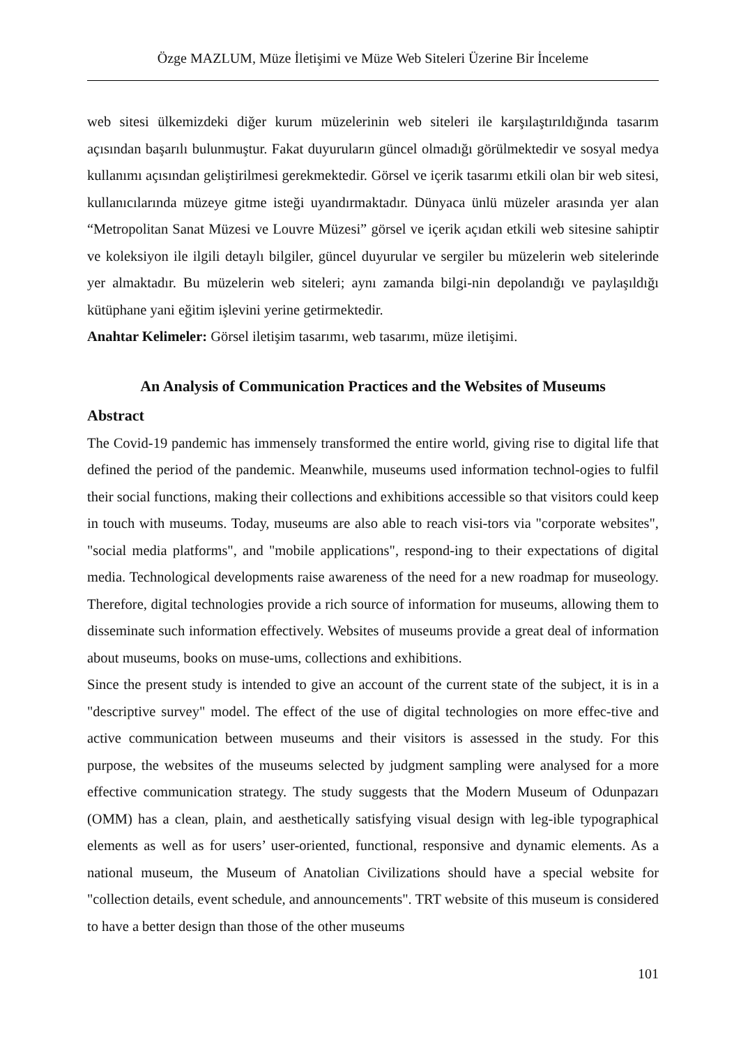Özge MAZLUM, Müze İletişimi ve Müze Web Siteleri Üzerine Bir İnceleme
web sitesi ülkemizdeki diğer kurum müzelerinin web siteleri ile karşılaştırıldığında tasarım açısından başarılı bulunmuştur. Fakat duyuruların güncel olmadığı görülmektedir ve sosyal medya kullanımı açısından geliştirilmesi gerekmektedir. Görsel ve içerik tasarımı etkili olan bir web sitesi, kullanıcılarında müzeye gitme isteği uyandırmaktadır. Dünyaca ünlü müzeler arasında yer alan “Metropolitan Sanat Müzesi ve Louvre Müzesi” görsel ve içerik açıdan etkili web sitesine sahiptir ve koleksiyon ile ilgili detaylı bilgiler, güncel duyurular ve sergiler bu müzelerin web sitelerinde yer almaktadır. Bu müzelerin web siteleri; aynı zamanda bilgi-nin depolandığı ve paylaşıldığı kütüphane yani eğitim işlevini yerine getirmektedir.
Anahtar Kelimeler: Görsel iletişim tasarımı, web tasarımı, müze iletişimi.
An Analysis of Communication Practices and the Websites of Museums
Abstract
The Covid-19 pandemic has immensely transformed the entire world, giving rise to digital life that defined the period of the pandemic. Meanwhile, museums used information technol-ogies to fulfil their social functions, making their collections and exhibitions accessible so that visitors could keep in touch with museums. Today, museums are also able to reach visi-tors via "corporate websites", "social media platforms", and "mobile applications", respond-ing to their expectations of digital media. Technological developments raise awareness of the need for a new roadmap for museology. Therefore, digital technologies provide a rich source of information for museums, allowing them to disseminate such information effectively. Websites of museums provide a great deal of information about museums, books on muse-ums, collections and exhibitions.
Since the present study is intended to give an account of the current state of the subject, it is in a "descriptive survey" model. The effect of the use of digital technologies on more effec-tive and active communication between museums and their visitors is assessed in the study. For this purpose, the websites of the museums selected by judgment sampling were analysed for a more effective communication strategy. The study suggests that the Modern Museum of Odunpazarı (OMM) has a clean, plain, and aesthetically satisfying visual design with leg-ible typographical elements as well as for users’ user-oriented, functional, responsive and dynamic elements. As a national museum, the Museum of Anatolian Civilizations should have a special website for "collection details, event schedule, and announcements". TRT website of this museum is considered to have a better design than those of the other museums
101